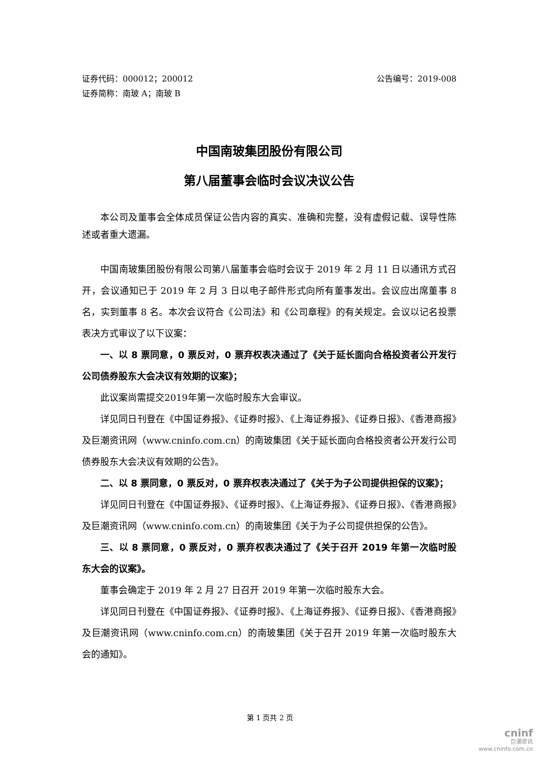证券代码：000012；200012 公告编号：2019-008
证券简称：南玻 A；南玻 B
中国南玻集团股份有限公司
第八届董事会临时会议决议公告
本公司及董事会全体成员保证公告内容的真实、准确和完整，没有虚假记载、误导性陈述或者重大遗漏。
中国南玻集团股份有限公司第八届董事会临时会议于 2019 年 2 月 11 日以通讯方式召开，会议通知已于 2019 年 2 月 3 日以电子邮件形式向所有董事发出。会议应出席董事 8 名，实到董事 8 名。本次会议符合《公司法》和《公司章程》的有关规定。会议以记名投票表决方式审议了以下议案：
一、以 8 票同意，0 票反对，0 票弃权表决通过了《关于延长面向合格投资者公开发行公司债券股东大会决议有效期的议案》；
此议案尚需提交2019年第一次临时股东大会审议。
详见同日刊登在《中国证券报》、《证券时报》、《上海证券报》、《证券日报》、《香港商报》及巨潮资讯网（www.cninfo.com.cn）的南玻集团《关于延长面向合格投资者公开发行公司债券股东大会决议有效期的公告》。
二、以 8 票同意，0 票反对，0 票弃权表决通过了《关于为子公司提供担保的议案》；
详见同日刊登在《中国证券报》、《证券时报》、《上海证券报》、《证券日报》、《香港商报》及巨潮资讯网（www.cninfo.com.cn）的南玻集团《关于为子公司提供担保的公告》。
三、以 8 票同意，0 票反对，0 票弃权表决通过了《关于召开 2019 年第一次临时股东大会的议案》。
董事会确定于 2019 年 2 月 27 日召开 2019 年第一次临时股东大会。
详见同日刊登在《中国证券报》、《证券时报》、《上海证券报》、《证券日报》、《香港商报》及巨潮资讯网（www.cninfo.com.cn）的南玻集团《关于召开 2019 年第一次临时股东大会的通知》。
第 1 页共 2 页
cninf
巨潮资讯
www.cninfo.com.cn